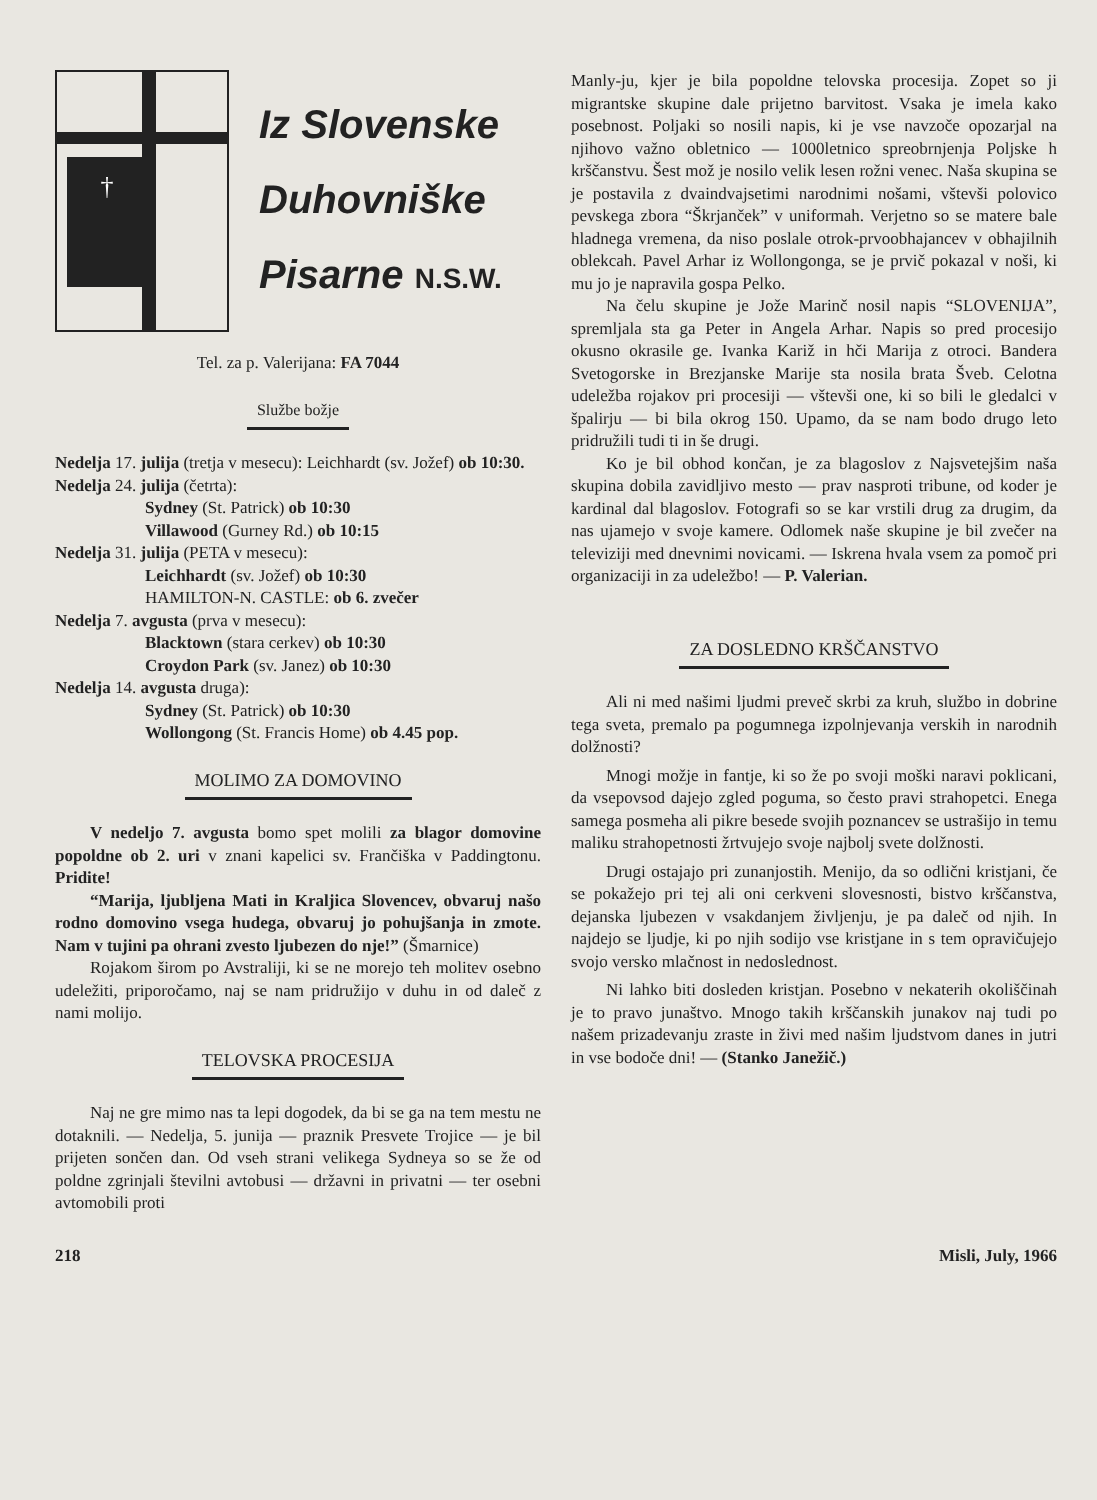†
Iz Slovenske
Duhovniške
Pisarne N.S.W.
Tel. za p. Valerijana: FA 7044
Službe božje
Nedelja 17. julija (tretja v mesecu): Leichhardt (sv. Jožef) ob 10:30.
Nedelja 24. julija (četrta):
Sydney (St. Patrick) ob 10:30
Villawood (Gurney Rd.) ob 10:15
Nedelja 31. julija (PETA v mesecu):
Leichhardt (sv. Jožef) ob 10:30
HAMILTON-N. CASTLE: ob 6. zvečer
Nedelja 7. avgusta (prva v mesecu):
Blacktown (stara cerkev) ob 10:30
Croydon Park (sv. Janez) ob 10:30
Nedelja 14. avgusta druga):
Sydney (St. Patrick) ob 10:30
Wollongong (St. Francis Home) ob 4.45 pop.
MOLIMO ZA DOMOVINO
V nedeljo 7. avgusta bomo spet molili za blagor domovine popoldne ob 2. uri v znani kapelici sv. Frančiška v Paddingtonu. Pridite!
“Marija, ljubljena Mati in Kraljica Slovencev, obvaruj našo rodno domovino vsega hudega, obvaruj jo pohujšanja in zmote. Nam v tujini pa ohrani zvesto ljubezen do nje!” (Šmarnice)
Rojakom širom po Avstraliji, ki se ne morejo teh molitev osebno udeležiti, priporočamo, naj se nam pridružijo v duhu in od daleč z nami molijo.
TELOVSKA PROCESIJA
Naj ne gre mimo nas ta lepi dogodek, da bi se ga na tem mestu ne dotaknili. — Nedelja, 5. junija — praznik Presvete Trojice — je bil prijeten sončen dan. Od vseh strani velikega Sydneya so se že od poldne zgrinjali številni avtobusi — državni in privatni — ter osebni avtomobili proti
Manly-ju, kjer je bila popoldne telovska procesija. Zopet so ji migrantske skupine dale prijetno barvitost. Vsaka je imela kako posebnost. Poljaki so nosili napis, ki je vse navzoče opozarjal na njihovo važno obletnico — 1000letnico spreobrnjenja Poljske h krščanstvu. Šest mož je nosilo velik lesen rožni venec. Naša skupina se je postavila z dvaindvajsetimi narodnimi nošami, vštevši polovico pevskega zbora “Škrjanček” v uniformah. Verjetno so se matere bale hladnega vremena, da niso poslale otrok-prvoobhajancev v obhajilnih oblekcah. Pavel Arhar iz Wollongonga, se je prvič pokazal v noši, ki mu jo je napravila gospa Pelko.
Na čelu skupine je Jože Marinč nosil napis “SLOVENIJA”, spremljala sta ga Peter in Angela Arhar. Napis so pred procesijo okusno okrasile ge. Ivanka Kariž in hči Marija z otroci. Bandera Svetogorske in Brezjanske Marije sta nosila brata Šveb. Celotna udeležba rojakov pri procesiji — vštevši one, ki so bili le gledalci v špalirju — bi bila okrog 150. Upamo, da se nam bodo drugo leto pridružili tudi ti in še drugi.
Ko je bil obhod končan, je za blagoslov z Najsvetejšim naša skupina dobila zavidljivo mesto — prav nasproti tribune, od koder je kardinal dal blagoslov. Fotografi so se kar vrstili drug za drugim, da nas ujamejo v svoje kamere. Odlomek naše skupine je bil zvečer na televiziji med dnevnimi novicami. — Iskrena hvala vsem za pomoč pri organizaciji in za udeležbo! — P. Valerian.
ZA DOSLEDNO KRŠČANSTVO
Ali ni med našimi ljudmi preveč skrbi za kruh, službo in dobrine tega sveta, premalo pa pogumnega izpolnjevanja verskih in narodnih dolžnosti?
Mnogi možje in fantje, ki so že po svoji moški naravi poklicani, da vsepovsod dajejo zgled poguma, so često pravi strahopetci. Enega samega posmeha ali pikre besede svojih poznancev se ustrašijo in temu maliku strahopetnosti žrtvujejo svoje najbolj svete dolžnosti.
Drugi ostajajo pri zunanjostih. Menijo, da so odlični kristjani, če se pokažejo pri tej ali oni cerkveni slovesnosti, bistvo krščanstva, dejanska ljubezen v vsakdanjem življenju, je pa daleč od njih. In najdejo se ljudje, ki po njih sodijo vse kristjane in s tem opravičujejo svojo versko mlačnost in nedoslednost.
Ni lahko biti dosleden kristjan. Posebno v nekaterih okoliščinah je to pravo junaštvo. Mnogo takih krščanskih junakov naj tudi po našem prizadevanju zraste in živi med našim ljudstvom danes in jutri in vse bodoče dni! — (Stanko Janežič.)
218 Misli, July, 1966